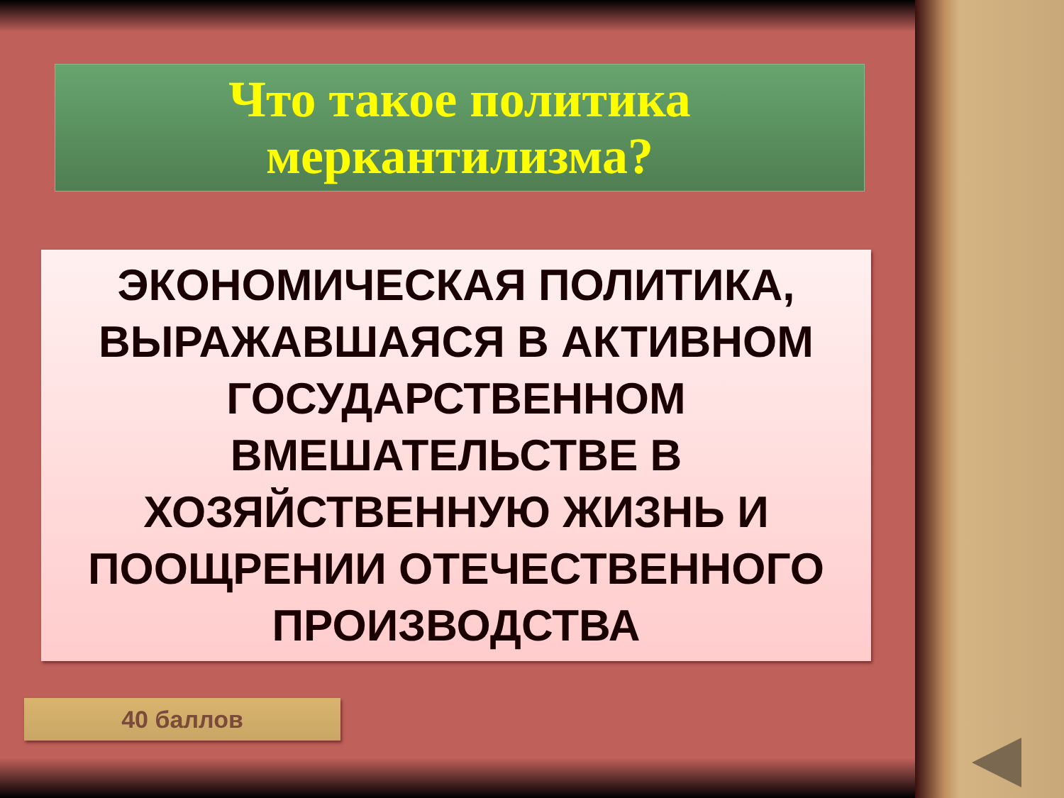Что такое политика
меркантилизма?
ЭКОНОМИЧЕСКАЯ ПОЛИТИКА, ВЫРАЖАВШАЯСЯ В АКТИВНОМ ГОСУДАРСТВЕННОМ ВМЕШАТЕЛЬСТВЕ В ХОЗЯЙСТВЕННУЮ ЖИЗНЬ И ПООЩРЕНИИ ОТЕЧЕСТВЕННОГО ПРОИЗВОДСТВА
40 баллов